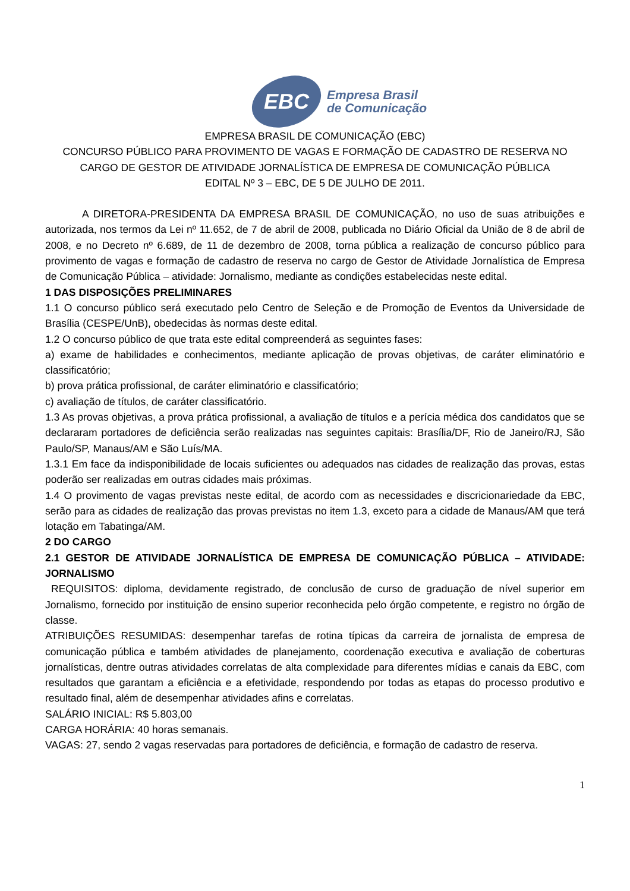EBC
Empresa Brasil
de Comunicação
EMPRESA BRASIL DE COMUNICAÇÃO (EBC)
CONCURSO PÚBLICO PARA PROVIMENTO DE VAGAS E FORMAÇÃO DE CADASTRO DE RESERVA NO CARGO DE GESTOR DE ATIVIDADE JORNALÍSTICA DE EMPRESA DE COMUNICAÇÃO PÚBLICA
EDITAL Nº 3 – EBC, DE 5 DE JULHO DE 2011.
A DIRETORA-PRESIDENTA DA EMPRESA BRASIL DE COMUNICAÇÃO, no uso de suas atribuições e autorizada, nos termos da Lei nº 11.652, de 7 de abril de 2008, publicada no Diário Oficial da União de 8 de abril de 2008, e no Decreto nº 6.689, de 11 de dezembro de 2008, torna pública a realização de concurso público para provimento de vagas e formação de cadastro de reserva no cargo de Gestor de Atividade Jornalística de Empresa de Comunicação Pública – atividade: Jornalismo, mediante as condições estabelecidas neste edital.
1 DAS DISPOSIÇÕES PRELIMINARES
1.1 O concurso público será executado pelo Centro de Seleção e de Promoção de Eventos da Universidade de Brasília (CESPE/UnB), obedecidas às normas deste edital.
1.2 O concurso público de que trata este edital compreenderá as seguintes fases:
a) exame de habilidades e conhecimentos, mediante aplicação de provas objetivas, de caráter eliminatório e classificatório;
b) prova prática profissional, de caráter eliminatório e classificatório;
c) avaliação de títulos, de caráter classificatório.
1.3 As provas objetivas, a prova prática profissional, a avaliação de títulos e a perícia médica dos candidatos que se declararam portadores de deficiência serão realizadas nas seguintes capitais: Brasília/DF, Rio de Janeiro/RJ, São Paulo/SP, Manaus/AM e São Luís/MA.
1.3.1 Em face da indisponibilidade de locais suficientes ou adequados nas cidades de realização das provas, estas poderão ser realizadas em outras cidades mais próximas.
1.4 O provimento de vagas previstas neste edital, de acordo com as necessidades e discricionariedade da EBC, serão para as cidades de realização das provas previstas no item 1.3, exceto para a cidade de Manaus/AM que terá lotação em Tabatinga/AM.
2 DO CARGO
2.1 GESTOR DE ATIVIDADE JORNALÍSTICA DE EMPRESA DE COMUNICAÇÃO PÚBLICA – ATIVIDADE: JORNALISMO
REQUISITOS: diploma, devidamente registrado, de conclusão de curso de graduação de nível superior em Jornalismo, fornecido por instituição de ensino superior reconhecida pelo órgão competente, e registro no órgão de classe.
ATRIBUIÇÕES RESUMIDAS: desempenhar tarefas de rotina típicas da carreira de jornalista de empresa de comunicação pública e também atividades de planejamento, coordenação executiva e avaliação de coberturas jornalísticas, dentre outras atividades correlatas de alta complexidade para diferentes mídias e canais da EBC, com resultados que garantam a eficiência e a efetividade, respondendo por todas as etapas do processo produtivo e resultado final, além de desempenhar atividades afins e correlatas.
SALÁRIO INICIAL: R$ 5.803,00
CARGA HORÁRIA: 40 horas semanais.
VAGAS: 27, sendo 2 vagas reservadas para portadores de deficiência, e formação de cadastro de reserva.
1